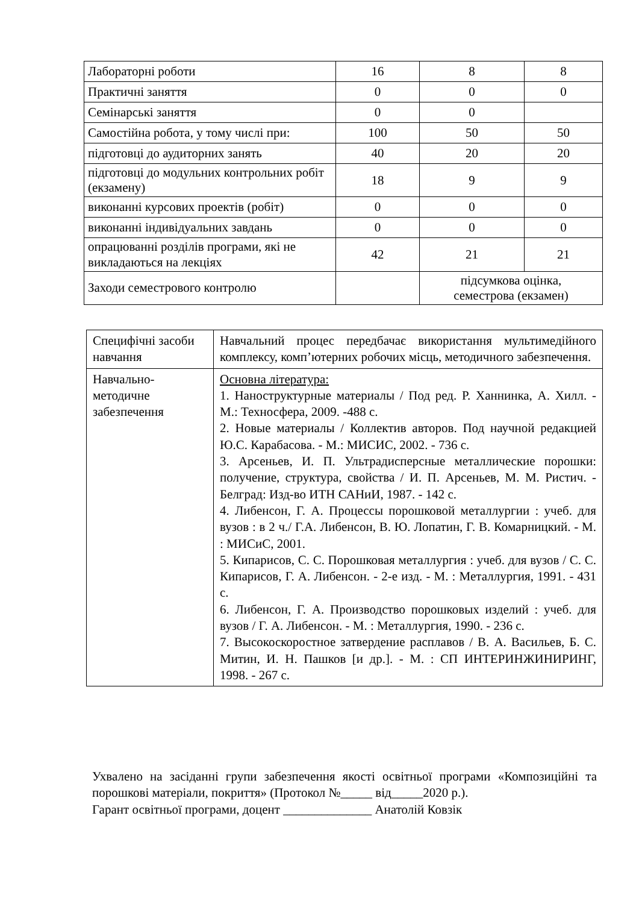| Лабораторні роботи | 16 | 8 | 8 |
| Практичні заняття | 0 | 0 | 0 |
| Семінарські заняття | 0 | 0 | |
| Самостійна робота, у тому числі при: | 100 | 50 | 50 |
| підготовці до аудиторних занять | 40 | 20 | 20 |
| підготовці до модульних контрольних робіт (екзамену) | 18 | 9 | 9 |
| виконанні курсових проектів (робіт) | 0 | 0 | 0 |
| виконанні індивідуальних завдань | 0 | 0 | 0 |
| опрацюванні розділів програми, які не викладаються на лекціях | 42 | 21 | 21 |
| Заходи семестрового контролю | | підсумкова оцінка, семестрова (екзамен) | |
| Специфічні засоби навчання | Навчальний процес передбачає використання мультимедійного комплексу, комп’ютерних робочих місць, методичного забезпечення. |
| Навчально-методичне забезпечення | Основна література: 1. Наноструктурные материалы / Под ред. Р. Ханнинка, А. Хилл. - М.: Техносфера, 2009. -488 с. 2. Новые материалы / Коллектив авторов. Под научной редакцией Ю.С. Карабасова. - М.: МИСИС, 2002. - 736 с. 3. Арсеньев, И. П. Ультрадисперсные металлические порошки: получение, структура, свойства / И. П. Арсеньев, М. М. Ристич. - Белград: Изд-во ИТН САНиИ, 1987. - 142 с. 4. Либенсон, Г. А. Процессы порошковой металлургии : учеб. для вузов : в 2 ч./ Г.А. Либенсон, В. Ю. Лопатин, Г. В. Комарницкий. - М. : МИСиС, 2001. 5. Кипарисов, С. С. Порошковая металлургия : учеб. для вузов / С. С. Кипарисов, Г. А. Либенсон. - 2-е изд. - М. : Металлургия, 1991. - 431 с. 6. Либенсон, Г. А. Производство порошковых изделий : учеб. для вузов / Г. А. Либенсон. - М. : Металлургия, 1990. - 236 с. 7. Высокоскоростное затвердение расплавов / В. А. Васильев, Б. С. Митин, И. Н. Пашков [и др.]. - М. : СП ИНТЕРИНЖИНИРИНГ, 1998. - 267 с. |
Ухвалено на засіданні групи забезпечення якості освітньої програми «Композиційні та порошкові матеріали, покриття» (Протокол №_____ від_____2020 р.).
Гарант освітньої програми, доцент ______________ Анатолій Ковзік